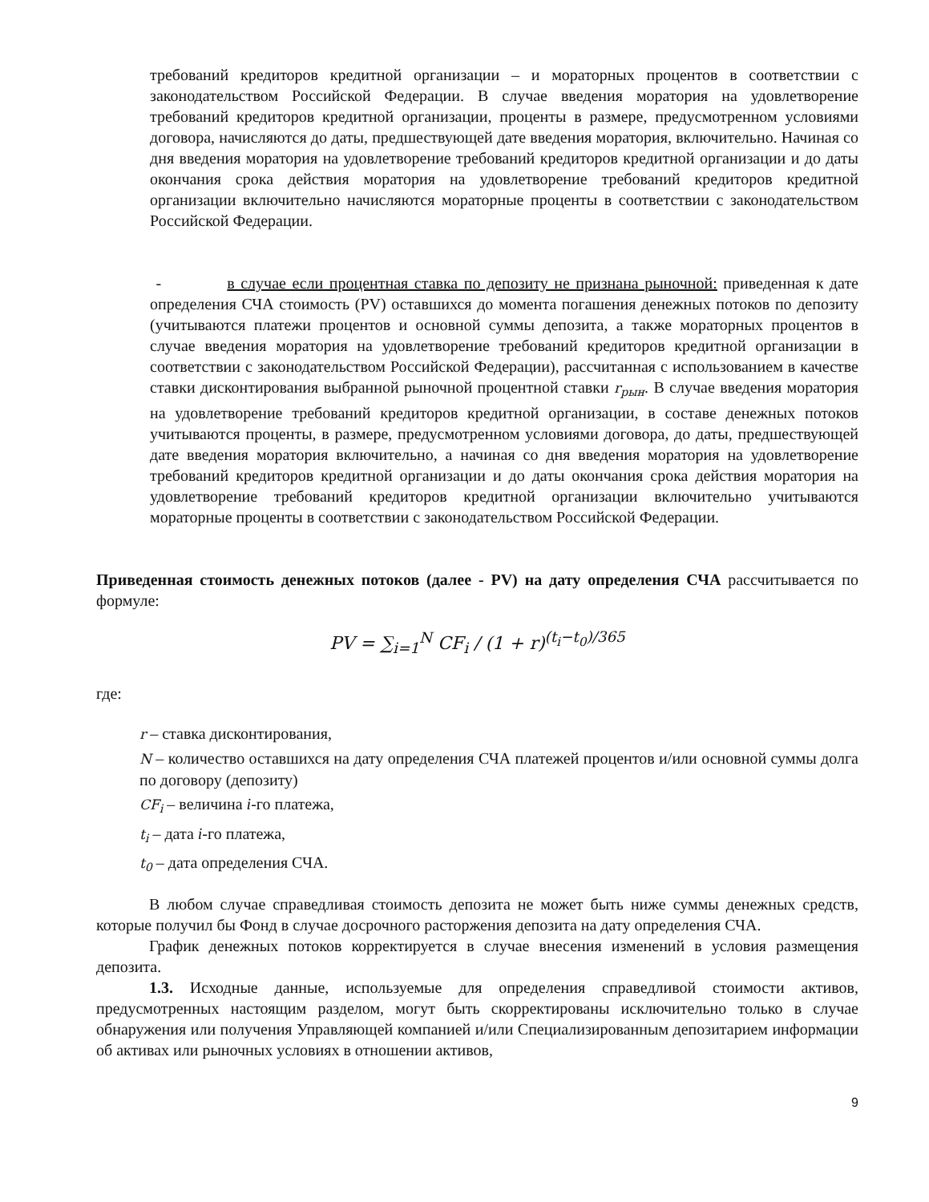требований кредиторов кредитной организации – и мораторных процентов в соответствии с законодательством Российской Федерации. В случае введения моратория на удовлетворение требований кредиторов кредитной организации, проценты в размере, предусмотренном условиями договора, начисляются до даты, предшествующей дате введения моратория, включительно. Начиная со дня введения моратория на удовлетворение требований кредиторов кредитной организации и до даты окончания срока действия моратория на удовлетворение требований кредиторов кредитной организации включительно начисляются мораторные проценты в соответствии с законодательством Российской Федерации.
- в случае если процентная ставка по депозиту не признана рыночной: приведенная к дате определения СЧА стоимость (PV) оставшихся до момента погашения денежных потоков по депозиту (учитываются платежи процентов и основной суммы депозита, а также мораторных процентов в случае введения моратория на удовлетворение требований кредиторов кредитной организации в соответствии с законодательством Российской Федерации), рассчитанная с использованием в качестве ставки дисконтирования выбранной рыночной процентной ставки r<sub>рын</sub>. В случае введения моратория на удовлетворение требований кредиторов кредитной организации, в составе денежных потоков учитываются проценты, в размере, предусмотренном условиями договора, до даты, предшествующей дате введения моратория включительно, а начиная со дня введения моратория на удовлетворение требований кредиторов кредитной организации и до даты окончания срока действия моратория на удовлетворение требований кредиторов кредитной организации включительно учитываются мораторные проценты в соответствии с законодательством Российской Федерации.
Приведенная стоимость денежных потоков (далее - PV) на дату определения СЧА рассчитывается по формуле:
PV = ∑<sub>i=1</sub><sup>N</sup> CF<sub>i</sub> / (1 + r)<sup>(t<sub>i</sub>−t<sub>0</sub>)/365</sup>
где:
r – ставка дисконтирования,
N – количество оставшихся на дату определения СЧА платежей процентов и/или основной суммы долга по договору (депозиту)
CF<sub>i</sub> – величина i-го платежа,
t<sub>i</sub> – дата i-го платежа,
t<sub>0</sub> – дата определения СЧА.
В любом случае справедливая стоимость депозита не может быть ниже суммы денежных средств, которые получил бы Фонд в случае досрочного расторжения депозита на дату определения СЧА.
График денежных потоков корректируется в случае внесения изменений в условия размещения депозита.
1.3. Исходные данные, используемые для определения справедливой стоимости активов, предусмотренных настоящим разделом, могут быть скорректированы исключительно только в случае обнаружения или получения Управляющей компанией и/или Специализированным депозитарием информации об активах или рыночных условиях в отношении активов,
9